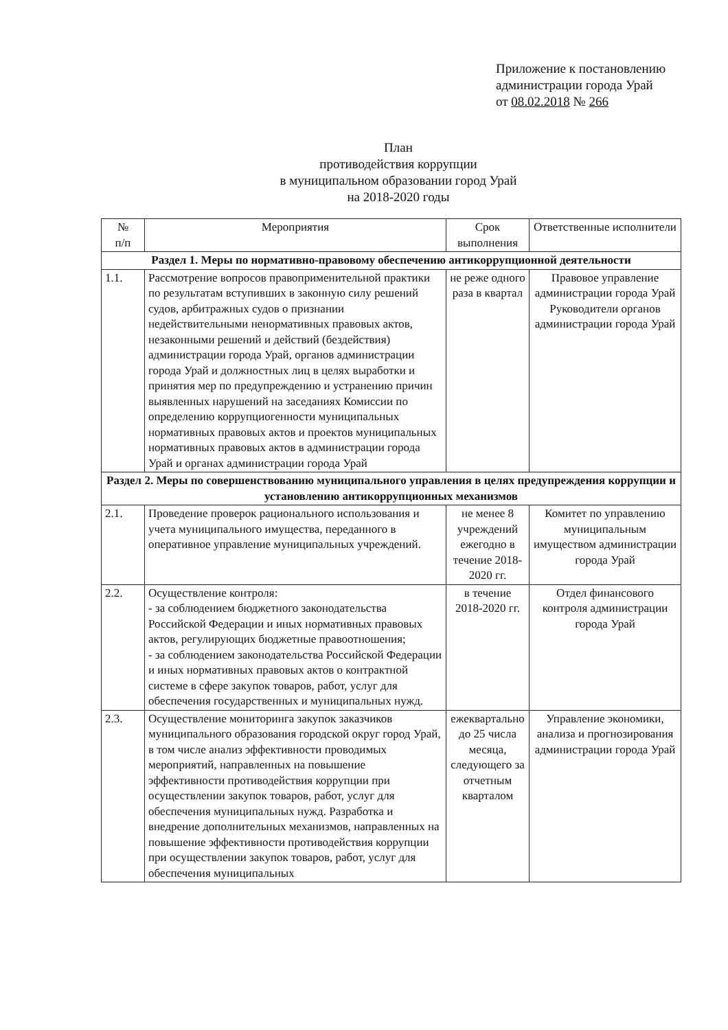Приложение к постановлению
администрации города Урай
от 08.02.2018 № 266
План
противодействия коррупции
в муниципальном образовании город Урай
на 2018-2020 годы
| № п/п | Мероприятия | Срок выполнения | Ответственные исполнители |
| --- | --- | --- | --- |
| Раздел 1. Меры по нормативно-правовому обеспечению антикоррупционной деятельности | | | |
| 1.1. | Рассмотрение вопросов правоприменительной практики по результатам вступивших в законную силу решений судов, арбитражных судов о признании недействительными ненормативных правовых актов, незаконными решений и действий (бездействия) администрации города Урай, органов администрации города Урай и должностных лиц в целях выработки и принятия мер по предупреждению и устранению причин выявленных нарушений на заседаниях Комиссии по определению коррупциогенности муниципальных нормативных правовых актов и проектов муниципальных нормативных правовых актов в администрации города Урай и органах администрации города Урай | не реже одного раза в квартал | Правовое управление администрации города Урай Руководители органов администрации города Урай |
| Раздел 2. Меры по совершенствованию муниципального управления в целях предупреждения коррупции и установлению антикоррупционных механизмов | | | |
| 2.1. | Проведение проверок рационального использования и учета муниципального имущества, переданного в оперативное управление муниципальных учреждений. | не менее 8 учреждений ежегодно в течение 2018-2020 гг. | Комитет по управлению муниципальным имуществом администрации города Урай |
| 2.2. | Осуществление контроля: - за соблюдением бюджетного законодательства Российской Федерации и иных нормативных правовых актов, регулирующих бюджетные правоотношения; - за соблюдением законодательства Российской Федерации и иных нормативных правовых актов о контрактной системе в сфере закупок товаров, работ, услуг для обеспечения государственных и муниципальных нужд. | в течение 2018-2020 гг. | Отдел финансового контроля администрации города Урай |
| 2.3. | Осуществление мониторинга закупок заказчиков муниципального образования городской округ город Урай, в том числе анализ эффективности проводимых мероприятий, направленных на повышение эффективности противодействия коррупции при осуществлении закупок товаров, работ, услуг для обеспечения муниципальных нужд. Разработка и внедрение дополнительных механизмов, направленных на повышение эффективности противодействия коррупции при осуществлении закупок товаров, работ, услуг для обеспечения муниципальных | ежеквартально до 25 числа месяца, следующего за отчетным кварталом | Управление экономики, анализа и прогнозирования администрации города Урай |